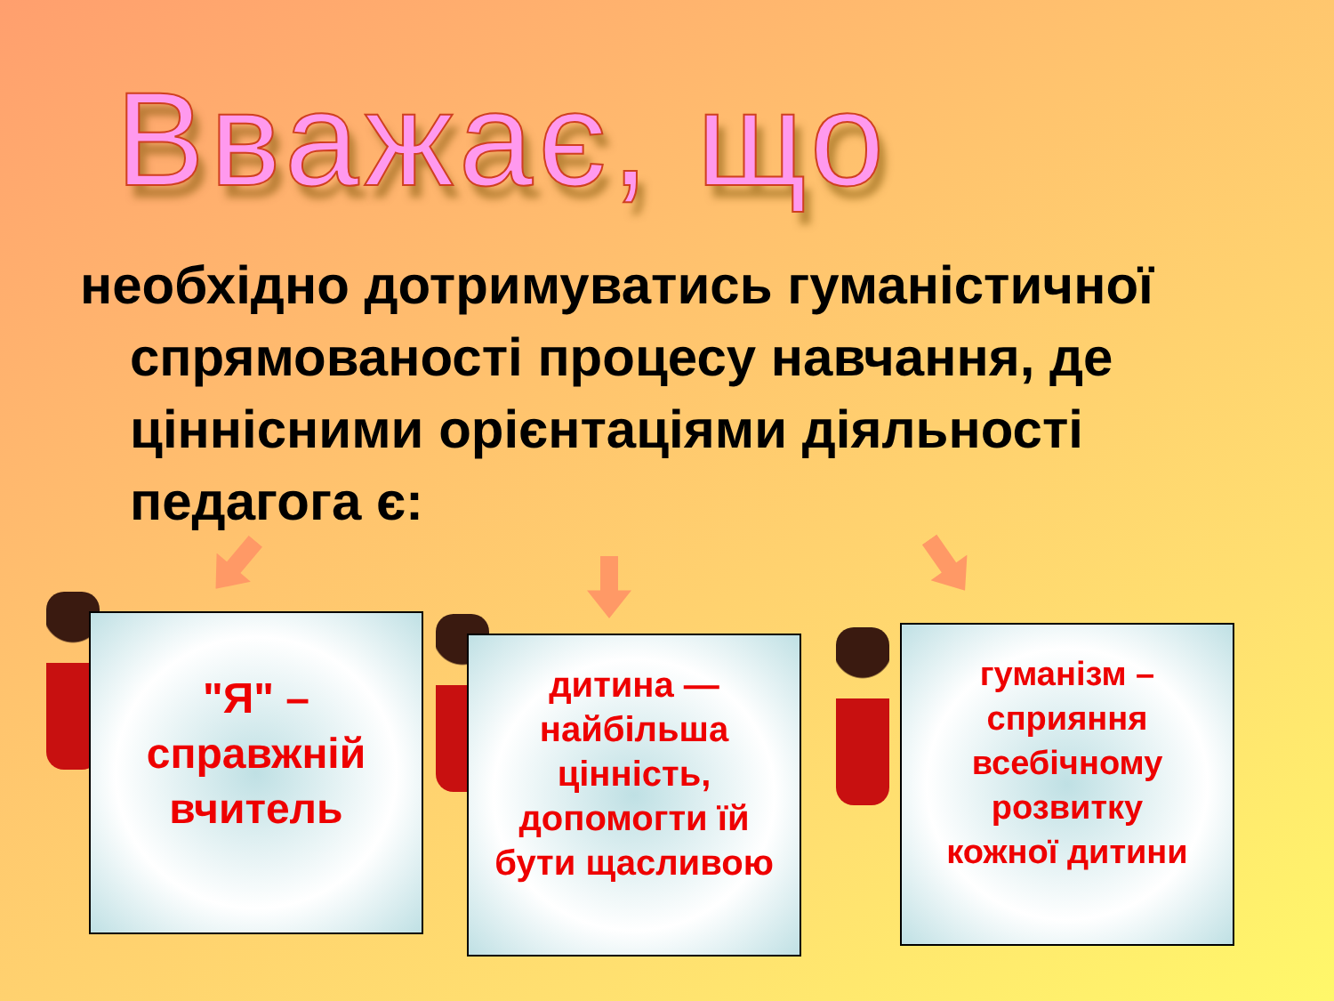Вважає, що
необхідно дотримуватись гуманістичної спрямованості процесу навчання, де ціннісними орієнтаціями діяльності педагога є:
"Я" –
справжній
вчитель
дитина —
найбільша
цінність,
допомогти їй
бути щасливою
гуманізм –
сприяння
всебічному
розвитку
кожної дитини